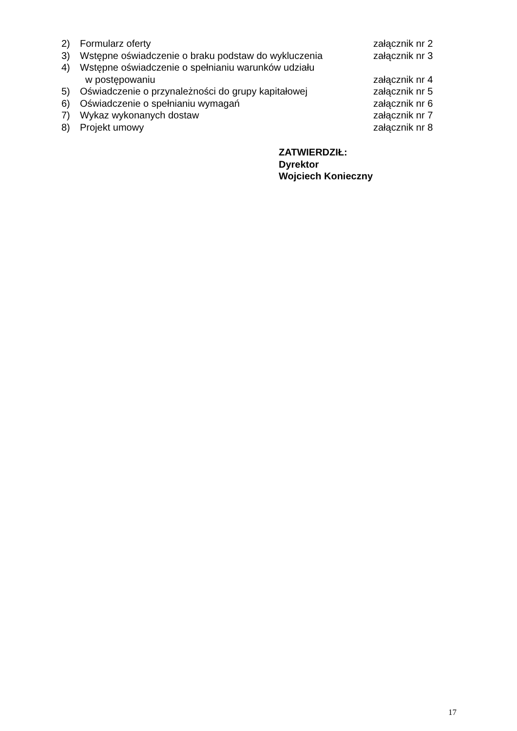2) Formularz oferty załącznik nr 2
3) Wstępne oświadczenie o braku podstaw do wykluczenia załącznik nr 3
4) Wstępne oświadczenie o spełnianiu warunków udziału
w postępowaniu załącznik nr 4
5) Oświadczenie o przynależności do grupy kapitałowej załącznik nr 5
6) Oświadczenie o spełnianiu wymagań załącznik nr 6
7) Wykaz wykonanych dostaw załącznik nr 7
8) Projekt umowy załącznik nr 8
ZATWIERDZIŁ:
Dyrektor
Wojciech Konieczny
17